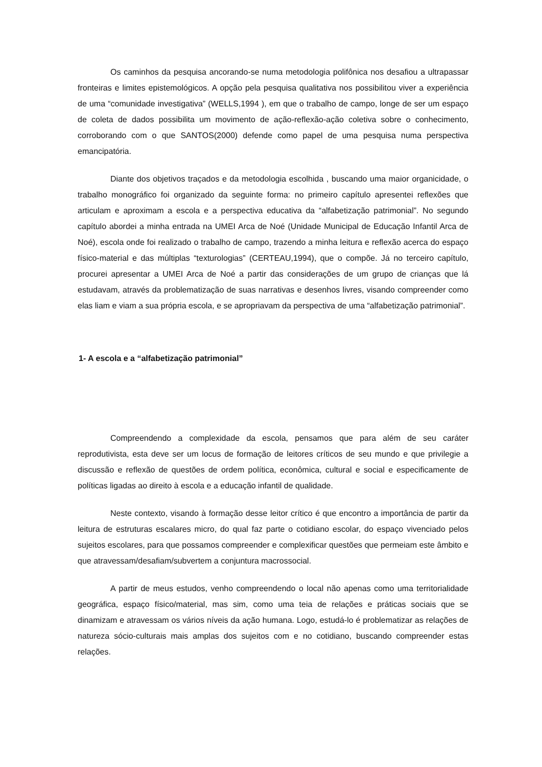Os caminhos da pesquisa ancorando-se numa metodologia polifônica nos desafiou a ultrapassar fronteiras e limites epistemológicos. A opção pela pesquisa qualitativa nos possibilitou viver a experiência de uma “comunidade investigativa” (WELLS,1994 ), em que o trabalho de campo, longe de ser um espaço de coleta de dados possibilita um movimento de ação-reflexão-ação coletiva sobre o conhecimento, corroborando com o que SANTOS(2000) defende como papel de uma pesquisa numa perspectiva emancipatória.
Diante dos objetivos traçados e da metodologia escolhida , buscando uma maior organicidade, o trabalho monográfico foi organizado da seguinte forma: no primeiro capítulo apresentei reflexões que articulam e aproximam a escola e a perspectiva educativa da “alfabetização patrimonial”. No segundo capítulo abordei a minha entrada na UMEI Arca de Noé (Unidade Municipal de Educação Infantil Arca de Noé), escola onde foi realizado o trabalho de campo, trazendo a minha leitura e reflexão acerca do espaço físico-material e das múltiplas “texturologias” (CERTEAU,1994), que o compõe. Já no terceiro capítulo, procurei apresentar a UMEI Arca de Noé a partir das considerações de um grupo de crianças que lá estudavam, através da problematização de suas narrativas e desenhos livres, visando compreender como elas liam e viam a sua própria escola, e se apropriavam da perspectiva de uma “alfabetização patrimonial”.
1- A escola e a “alfabetização patrimonial”
Compreendendo a complexidade da escola, pensamos que para além de seu caráter reprodutivista, esta deve ser um locus de formação de leitores críticos de seu mundo e que privilegie a discussão e reflexão de questões de ordem política, econômica, cultural e social e especificamente de políticas ligadas ao direito à escola e a educação infantil de qualidade.
Neste contexto, visando à formação desse leitor crítico é que encontro a importância de partir da leitura de estruturas escalares micro, do qual faz parte o cotidiano escolar, do espaço vivenciado pelos sujeitos escolares, para que possamos compreender e complexificar questões que permeiam este âmbito e que atravessam/desafiam/subvertem a conjuntura macrossocial.
A partir de meus estudos, venho compreendendo o local não apenas como uma territorialidade geográfica, espaço físico/material, mas sim, como uma teia de relações e práticas sociais que se dinamizam e atravessam os vários níveis da ação humana. Logo, estudá-lo é problematizar as relações de natureza sócio-culturais mais amplas dos sujeitos com e no cotidiano, buscando compreender estas relações.